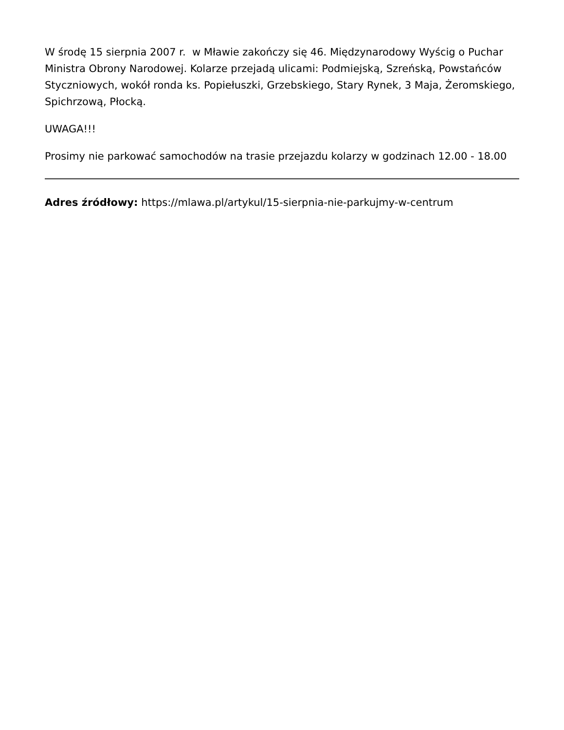W środę 15 sierpnia 2007 r. w Mławie zakończy się 46. Międzynarodowy Wyścig o Puchar Ministra Obrony Narodowej. Kolarze przejadą ulicami: Podmiejską, Szreńską, Powstańców Styczniowych, wokół ronda ks. Popiełuszki, Grzebskiego, Stary Rynek, 3 Maja, Żeromskiego, Spichrzową, Płocką.
UWAGA!!!
Prosimy nie parkować samochodów na trasie przejazdu kolarzy w godzinach 12.00 - 18.00
Adres źródłowy: https://mlawa.pl/artykul/15-sierpnia-nie-parkujmy-w-centrum